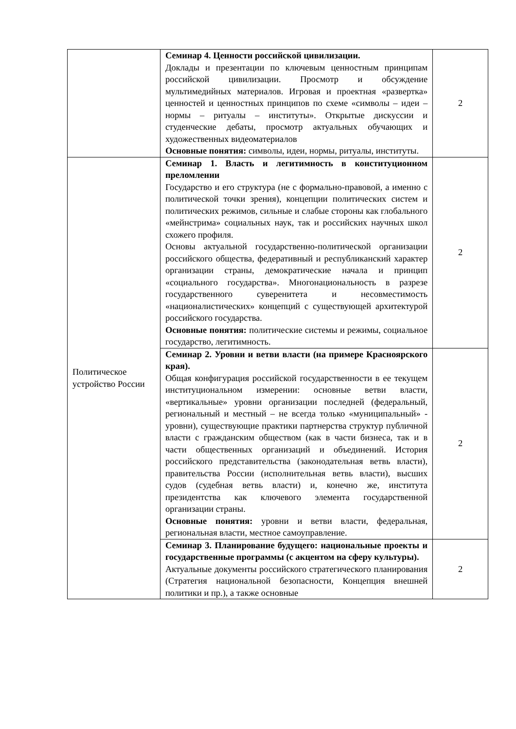| | Семинар 4. Ценности российской цивилизации. Доклады и презентации по ключевым ценностным принципам российской цивилизации. Просмотр и обсуждение мультимедийных материалов. Игровая и проектная «развертка» ценностей и ценностных принципов по схеме «символы – идеи – нормы – ритуалы – институты». Открытые дискуссии и студенческие дебаты, просмотр актуальных обучающих и художественных видеоматериалов Основные понятия: символы, идеи, нормы, ритуалы, институты. | 2 |
| Политическое устройство России | Семинар 1. Власть и легитимность в конституционном преломлении Государство и его структура (не с формально-правовой, а именно с политической точки зрения), концепции политических систем и политических режимов, сильные и слабые стороны как глобального «мейнстрима» социальных наук, так и российских научных школ схожего профиля. Основы актуальной государственно-политической организации российского общества, федеративный и республиканский характер организации страны, демократические начала и принцип «социального государства». Многонациональность в разрезе государственного суверенитета и несовместимость «националистических» концепций с существующей архитектурой российского государства. Основные понятия: политические системы и режимы, социальное государство, легитимность. | 2 |
| | Семинар 2. Уровни и ветви власти (на примере Красноярского края). Общая конфигурация российской государственности в ее текущем институциональном измерении: основные ветви власти, «вертикальные» уровни организации последней (федеральный, региональный и местный – не всегда только «муниципальный» - уровни), существующие практики партнерства структур публичной власти с гражданским обществом (как в части бизнеса, так и в части общественных организаций и объединений. История российского представительства (законодательная ветвь власти), правительства России (исполнительная ветвь власти), высших судов (судебная ветвь власти) и, конечно же, института президентства как ключевого элемента государственной организации страны. Основные понятия: уровни и ветви власти, федеральная, региональная власти, местное самоуправление. | 2 |
| | Семинар 3. Планирование будущего: национальные проекты и государственные программы (с акцентом на сферу культуры). Актуальные документы российского стратегического планирования (Стратегия национальной безопасности, Концепция внешней политики и пр.), а также основные | 2 |